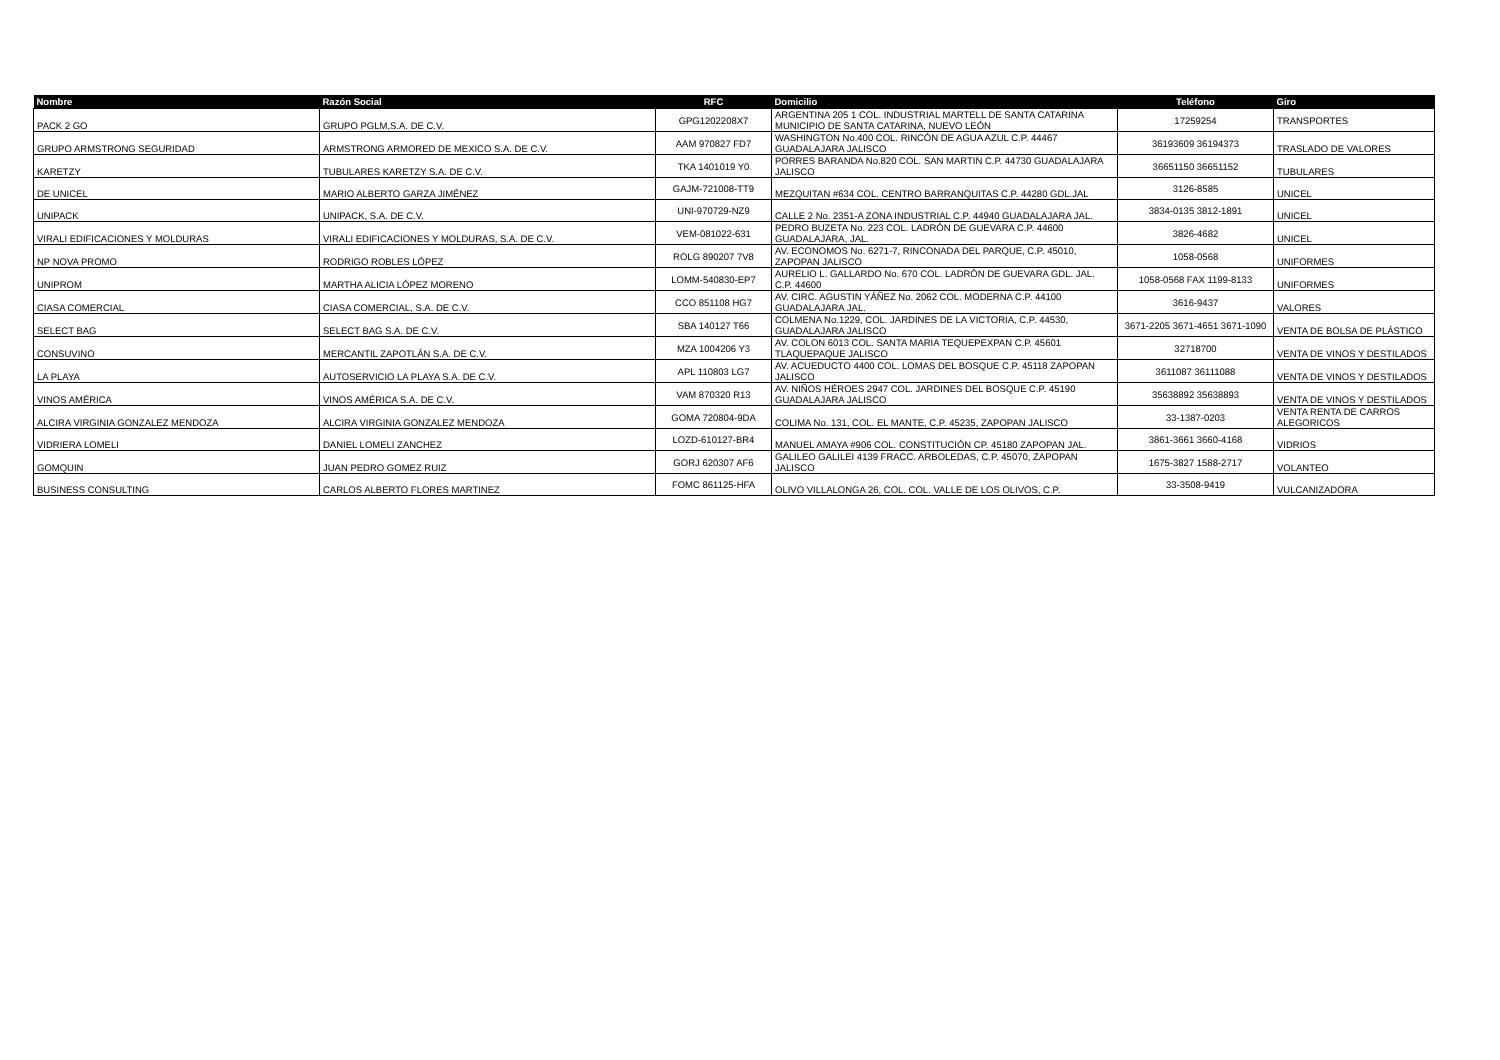| Nombre | Razón Social | RFC | Domicilio | Teléfono | Giro |
| --- | --- | --- | --- | --- | --- |
| PACK 2 GO | GRUPO PGLM,S.A. DE C.V. | GPG1202208X7 | ARGENTINA 205 1 COL. INDUSTRIAL MARTELL DE SANTA CATARINA MUNICIPIO DE SANTA CATARINA, NUEVO LEÓN | 17259254 | TRANSPORTES |
| GRUPO ARMSTRONG SEGURIDAD | ARMSTRONG ARMORED DE MEXICO S.A. DE C.V. | AAM 970827 FD7 | WASHINGTON No.400 COL. RINCÓN DE AGUA AZUL C.P. 44467 GUADALAJARA JALISCO | 36193609 36194373 | TRASLADO DE VALORES |
| KARETZY | TUBULARES KARETZY S.A. DE C.V. | TKA 1401019 Y0 | PORRES BARANDA No.820 COL. SAN MARTIN C.P. 44730 GUADALAJARA JALISCO | 36651150 36651152 | TUBULARES |
| DE UNICEL | MARIO ALBERTO GARZA JIMÉNEZ | GAJM-721008-TT9 | MEZQUITAN #634 COL. CENTRO BARRANQUITAS C.P. 44280 GDL.JAL | 3126-8585 | UNICEL |
| UNIPACK | UNIPACK, S.A. DE C.V. | UNI-970729-NZ9 | CALLE 2 No. 2351-A ZONA INDUSTRIAL C.P. 44940 GUADALAJARA JAL. | 3834-0135 3812-1891 | UNICEL |
| VIRALI EDIFICACIONES Y MOLDURAS | VIRALI EDIFICACIONES Y MOLDURAS, S.A. DE C.V. | VEM-081022-631 | PEDRO BUZETA No. 223 COL. LADRÓN DE GUEVARA C.P. 44600 GUADALAJARA, JAL. | 3826-4682 | UNICEL |
| NP NOVA PROMO | RODRIGO ROBLES LÓPEZ | ROLG 890207 7V8 | AV. ECONOMOS No. 6271-7, RINCONADA DEL PARQUE, C.P. 45010, ZAPOPAN JALISCO | 1058-0568 | UNIFORMES |
| UNIPROM | MARTHA ALICIA LÓPEZ MORENO | LOMM-540830-EP7 | AURELIO L. GALLARDO No. 670 COL. LADRÓN DE GUEVARA GDL. JAL. C.P. 44600 | 1058-0568 FAX 1199-8133 | UNIFORMES |
| CIASA COMERCIAL | CIASA COMERCIAL, S.A. DE C.V. | CCO 851108 HG7 | AV. CIRC. AGUSTIN YÁÑEZ No. 2062 COL. MODERNA C.P. 44100 GUADALAJARA JAL. | 3616-9437 | VALORES |
| SELECT BAG | SELECT BAG S.A. DE C.V. | SBA 140127 T66 | COLMENA No.1229, COL. JARDINES DE LA VICTORIA, C.P. 44530, GUADALAJARA JALISCO | 3671-2205 3671-4651 3671-1090 | VENTA DE BOLSA DE PLÁSTICO |
| CONSUVINO | MERCANTIL ZAPOTLÁN S.A. DE C.V. | MZA 1004206 Y3 | AV. COLON 6013 COL. SANTA MARIA TEQUEPEXPAN C.P. 45601 TLAQUEPAQUE JALISCO | 32718700 | VENTA DE VINOS Y DESTILADOS |
| LA PLAYA | AUTOSERVICIO LA PLAYA S.A. DE C.V. | APL 110803 LG7 | AV. ACUEDUCTO 4400 COL. LOMAS DEL BOSQUE C.P. 45118 ZAPOPAN JALISCO | 3611087 36111088 | VENTA DE VINOS Y DESTILADOS |
| VINOS AMÉRICA | VINOS AMÉRICA S.A. DE C.V. | VAM 870320 R13 | AV. NIÑOS HÉROES 2947 COL. JARDINES DEL BOSQUE C.P. 45190 GUADALAJARA JALISCO | 35638892 35638893 | VENTA DE VINOS Y DESTILADOS |
| ALCIRA VIRGINIA GONZALEZ MENDOZA | ALCIRA VIRGINIA GONZALEZ MENDOZA | GOMA 720804-9DA | COLIMA No. 131, COL. EL MANTE, C.P. 45235, ZAPOPAN JALISCO | 33-1387-0203 | VENTA RENTA DE CARROS ALEGORICOS |
| VIDRIERA LOMELI | DANIEL LOMELI ZANCHEZ | LOZD-610127-BR4 | MANUEL AMAYA #906 COL. CONSTITUCIÓN CP. 45180 ZAPOPAN JAL. | 3861-3661 3660-4168 | VIDRIOS |
| GOMQUIN | JUAN PEDRO GOMEZ RUIZ | GORJ 620307 AF6 | GALILEO GALILEI 4139 FRACC. ARBOLEDAS, C.P. 45070, ZAPOPAN JALISCO | 1675-3827 1588-2717 | VOLANTEO |
| BUSINESS CONSULTING | CARLOS ALBERTO FLORES MARTINEZ | FOMC 861125-HFA | OLIVO VILLALONGA 26, COL. COL. VALLE DE LOS OLIVOS, C.P. | 33-3508-9419 | VULCANIZADORA |